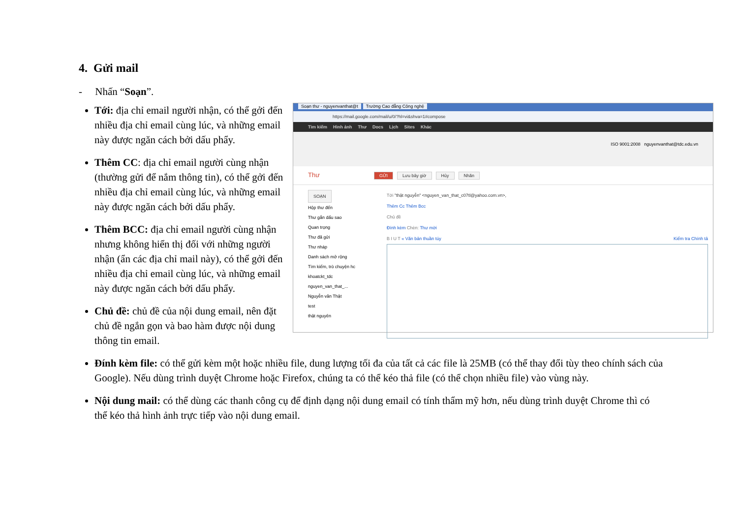4. Gửi mail
- Nhấn “Soạn”.
Soạn thư - nguyenvanthat@t Trường Cao đẳng Công nghệ
https://mail.google.com/mail/u/0/?hl=vi&shva=1#compose
Tìm kiếm Hình ảnh Thư Docs Lịch Sites Khác
ISO 9001:2008 nguyenvanthat@tdc.edu.vn
Thư GỬI Lưu bây giờ Hủy Nhãn
SOẠN
Hộp thư đến
Thư gắn dấu sao
Quan trọng
Thư đã gửi
Thư nháp
Danh sách mở rộng
Tìm kiếm, trò chuyện hc
khoatckt_tdc
nguyen_van_that_...
Nguyễn văn Thật
test
thật nguyên
Tới "thật nguyễn" <nguyen_van_that_c07tl@yahoo.com.vn>,
Thêm Cc Thêm Bcc
Chủ đề
Đính kèm Chèn: Thư mời
B I U T « Văn bản thuần túy Kiểm tra Chính tả
Tới: địa chỉ email người nhận, có thể gởi đến nhiều địa chỉ email cùng lúc, và những email này được ngăn cách bởi dấu phẩy.
Thêm CC: địa chỉ email người cùng nhận (thường gửi để nắm thông tin), có thể gởi đến nhiều địa chỉ email cùng lúc, và những email này được ngăn cách bởi dấu phẩy.
Thêm BCC: địa chỉ email người cùng nhận nhưng không hiển thị đối với những người nhận (ẩn các địa chỉ mail này), có thể gởi đến nhiều địa chỉ email cùng lúc, và những email này được ngăn cách bởi dấu phẩy.
Chủ đề: chủ đề của nội dung email, nên đặt chủ đề ngắn gọn và bao hàm được nội dung thông tin email.
Đính kèm file: có thể gửi kèm một hoặc nhiều file, dung lượng tối đa của tất cả các file là 25MB (có thể thay đổi tùy theo chính sách của Google). Nếu dùng trình duyệt Chrome hoặc Firefox, chúng ta có thể kéo thả file (có thể chọn nhiều file) vào vùng này.
Nội dung mail: có thể dùng các thanh công cụ để định dạng nội dung email có tính thẩm mỹ hơn, nếu dùng trình duyệt Chrome thì có thể kéo thả hình ảnh trực tiếp vào nội dung email.